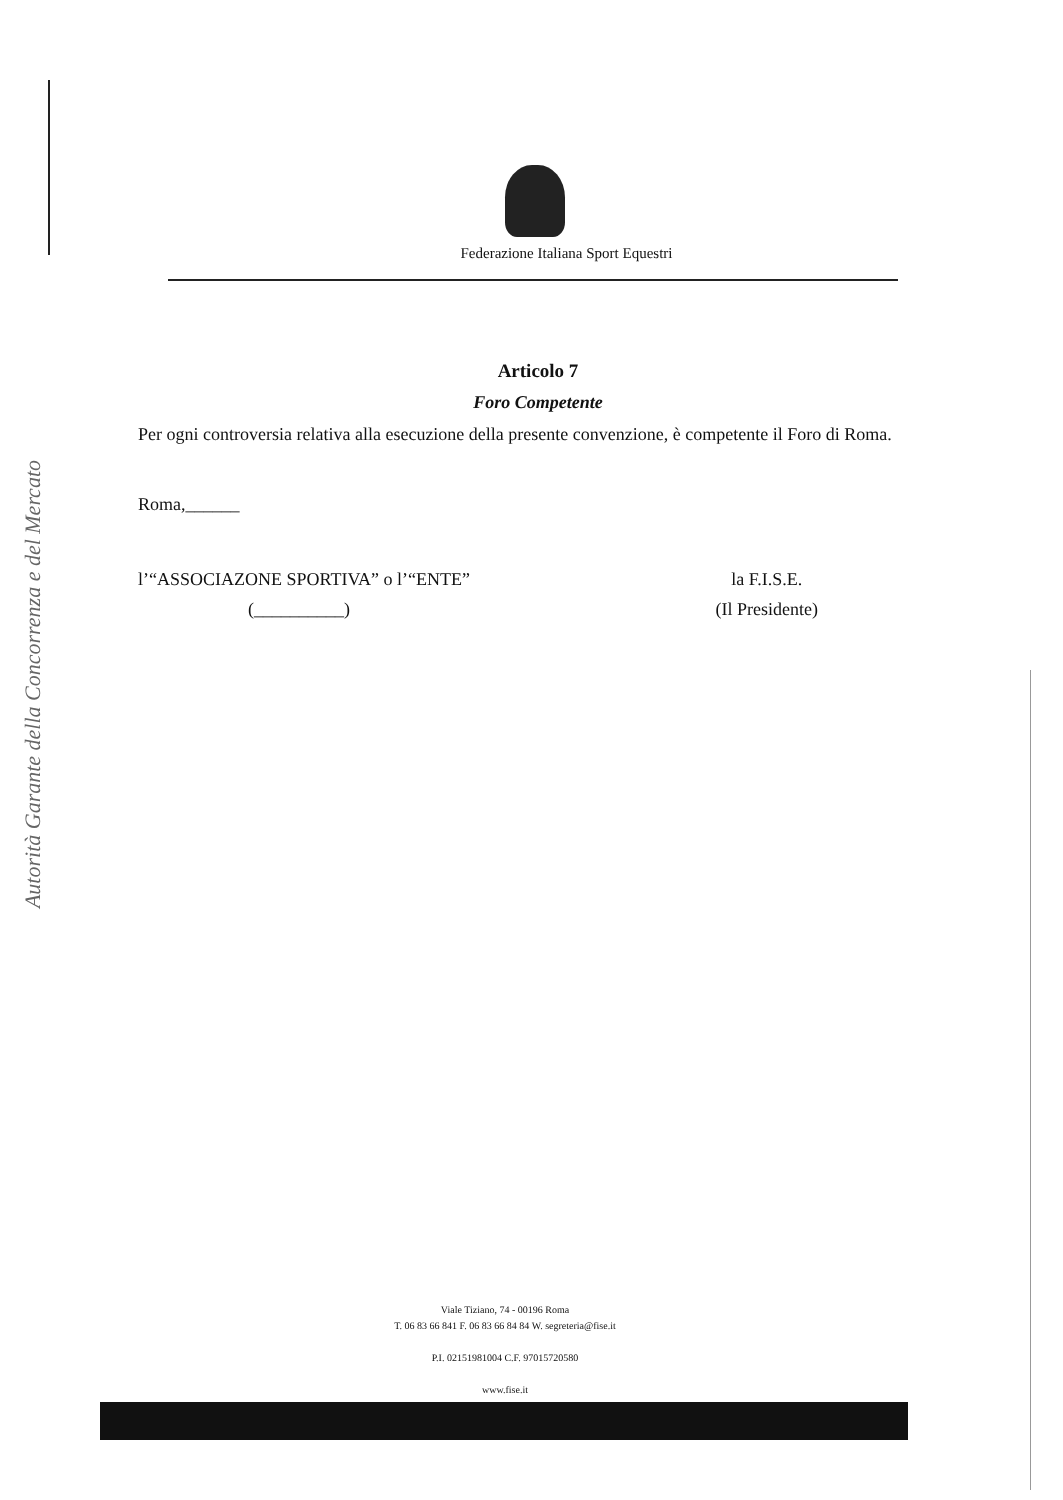Federazione Italiana Sport Equestri
Autorità Garante della Concorrenza e del Mercato
Articolo 7
Foro Competente
Per ogni controversia relativa alla esecuzione della presente convenzione, è competente il Foro di Roma.
Roma,______
l’“ASSOCIAZONE SPORTIVA” o l’“ENTE”
(__________)
la F.I.S.E.
(Il Presidente)
Viale Tiziano, 74 - 00196 Roma
T. 06 83 66 841 F. 06 83 66 84 84 W. segreteria@fise.it
P.I. 02151981004 C.F. 97015720580
www.fise.it